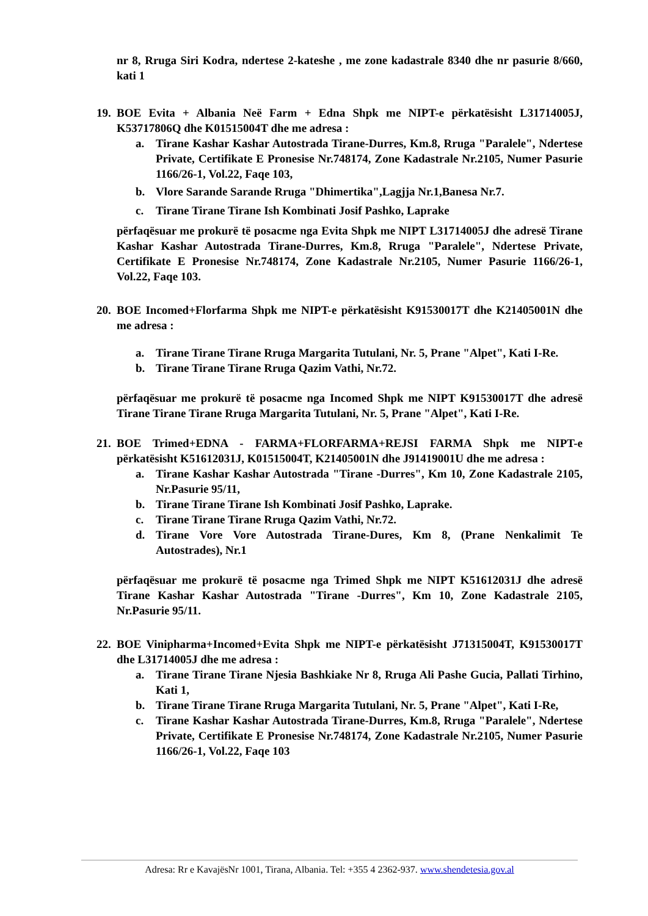nr 8, Rruga Siri Kodra, ndertese 2-kateshe , me zone kadastrale 8340 dhe nr pasurie 8/660, kati 1
19.
BOE Evita + Albania Neë Farm + Edna Shpk me NIPT-e përkatësisht L31714005J, K53717806Q dhe K01515004T dhe me adresa :
a. Tirane Kashar Kashar Autostrada Tirane-Durres, Km.8, Rruga "Paralele", Ndertese Private, Certifikate E Pronesise Nr.748174, Zone Kadastrale Nr.2105, Numer Pasurie 1166/26-1, Vol.22, Faqe 103,
b. Vlore Sarande Sarande Rruga "Dhimertika",Lagjja Nr.1,Banesa Nr.7.
c. Tirane Tirane Tirane Ish Kombinati Josif Pashko, Laprake
përfaqësuar me prokurë të posacme nga Evita Shpk me NIPT L31714005J dhe adresë Tirane Kashar Kashar Autostrada Tirane-Durres, Km.8, Rruga "Paralele", Ndertese Private, Certifikate E Pronesise Nr.748174, Zone Kadastrale Nr.2105, Numer Pasurie 1166/26-1, Vol.22, Faqe 103.
20.
BOE Incomed+Florfarma Shpk me NIPT-e përkatësisht K91530017T dhe K21405001N dhe me adresa :
a. Tirane Tirane Tirane Rruga Margarita Tutulani, Nr. 5, Prane "Alpet", Kati I-Re.
b. Tirane Tirane Tirane Rruga Qazim Vathi, Nr.72.
përfaqësuar me prokurë të posacme nga Incomed Shpk me NIPT K91530017T dhe adresë Tirane Tirane Tirane Rruga Margarita Tutulani, Nr. 5, Prane "Alpet", Kati I-Re.
21.
BOE Trimed+EDNA - FARMA+FLORFARMA+REJSI FARMA Shpk me NIPT-e përkatësisht K51612031J, K01515004T, K21405001N dhe J91419001U dhe me adresa :
a. Tirane Kashar Kashar Autostrada "Tirane -Durres", Km 10, Zone Kadastrale 2105, Nr.Pasurie 95/11,
b. Tirane Tirane Tirane Ish Kombinati Josif Pashko, Laprake.
c. Tirane Tirane Tirane Rruga Qazim Vathi, Nr.72.
d. Tirane Vore Vore Autostrada Tirane-Dures, Km 8, (Prane Nenkalimit Te Autostrades), Nr.1
përfaqësuar me prokurë të posacme nga Trimed Shpk me NIPT K51612031J dhe adresë Tirane Kashar Kashar Autostrada "Tirane -Durres", Km 10, Zone Kadastrale 2105, Nr.Pasurie 95/11.
22.
BOE Vinipharma+Incomed+Evita Shpk me NIPT-e përkatësisht J71315004T, K91530017T dhe L31714005J dhe me adresa :
a. Tirane Tirane Tirane Njesia Bashkiake Nr 8, Rruga Ali Pashe Gucia, Pallati Tirhino, Kati 1,
b. Tirane Tirane Tirane Rruga Margarita Tutulani, Nr. 5, Prane "Alpet", Kati I-Re,
c. Tirane Kashar Kashar Autostrada Tirane-Durres, Km.8, Rruga "Paralele", Ndertese Private, Certifikate E Pronesise Nr.748174, Zone Kadastrale Nr.2105, Numer Pasurie 1166/26-1, Vol.22, Faqe 103
Adresa: Rr e KavajësNr 1001, Tirana, Albania. Tel: +355 4 2362-937. www.shendetesia.gov.al